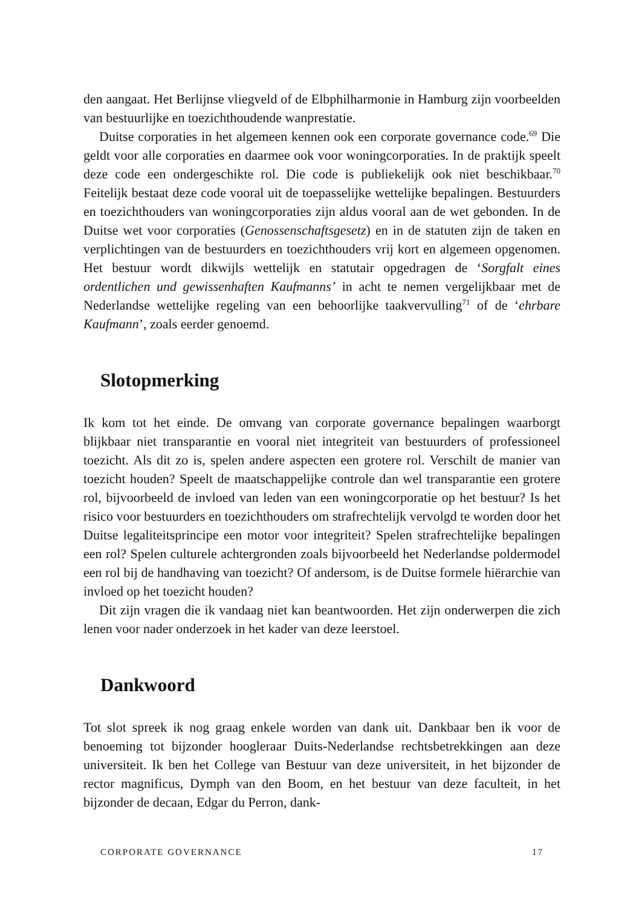den aangaat. Het Berlijnse vliegveld of de Elbphilharmonie in Hamburg zijn voorbeelden van bestuurlijke en toezichthoudende wanprestatie.
Duitse corporaties in het algemeen kennen ook een corporate governance code.<sup>69</sup> Die geldt voor alle corporaties en daarmee ook voor woningcorporaties. In de praktijk speelt deze code een ondergeschikte rol. Die code is publiekelijk ook niet beschikbaar.<sup>70</sup> Feitelijk bestaat deze code vooral uit de toepasselijke wettelijke bepalingen. Bestuurders en toezichthouders van woningcorporaties zijn aldus vooral aan de wet gebonden. In de Duitse wet voor corporaties (Genossenschaftsgesetz) en in de statuten zijn de taken en verplichtingen van de bestuurders en toezichthouders vrij kort en algemeen opgenomen. Het bestuur wordt dikwijls wettelijk en statutair opgedragen de ‘Sorgfalt eines ordentlichen und gewissenhaften Kaufmanns’ in acht te nemen vergelijkbaar met de Nederlandse wettelijke regeling van een behoorlijke taakvervulling<sup>71</sup> of de ‘ehrbare Kaufmann’, zoals eerder genoemd.
Slotopmerking
Ik kom tot het einde. De omvang van corporate governance bepalingen waarborgt blijkbaar niet transparantie en vooral niet integriteit van bestuurders of professioneel toezicht. Als dit zo is, spelen andere aspecten een grotere rol. Verschilt de manier van toezicht houden? Speelt de maatschappelijke controle dan wel transparantie een grotere rol, bijvoorbeeld de invloed van leden van een woningcorporatie op het bestuur? Is het risico voor bestuurders en toezichthouders om strafrechtelijk vervolgd te worden door het Duitse legaliteitsprincipe een motor voor integriteit? Spelen strafrechtelijke bepalingen een rol? Spelen culturele achtergronden zoals bijvoorbeeld het Nederlandse poldermodel een rol bij de handhaving van toezicht? Of andersom, is de Duitse formele hiërarchie van invloed op het toezicht houden?
Dit zijn vragen die ik vandaag niet kan beantwoorden. Het zijn onderwerpen die zich lenen voor nader onderzoek in het kader van deze leerstoel.
Dankwoord
Tot slot spreek ik nog graag enkele worden van dank uit. Dankbaar ben ik voor de benoeming tot bijzonder hoogleraar Duits-Nederlandse rechtsbetrekkingen aan deze universiteit. Ik ben het College van Bestuur van deze universiteit, in het bijzonder de rector magnificus, Dymph van den Boom, en het bestuur van deze faculteit, in het bijzonder de decaan, Edgar du Perron, dank-
CORPORATE GOVERNANCE 17